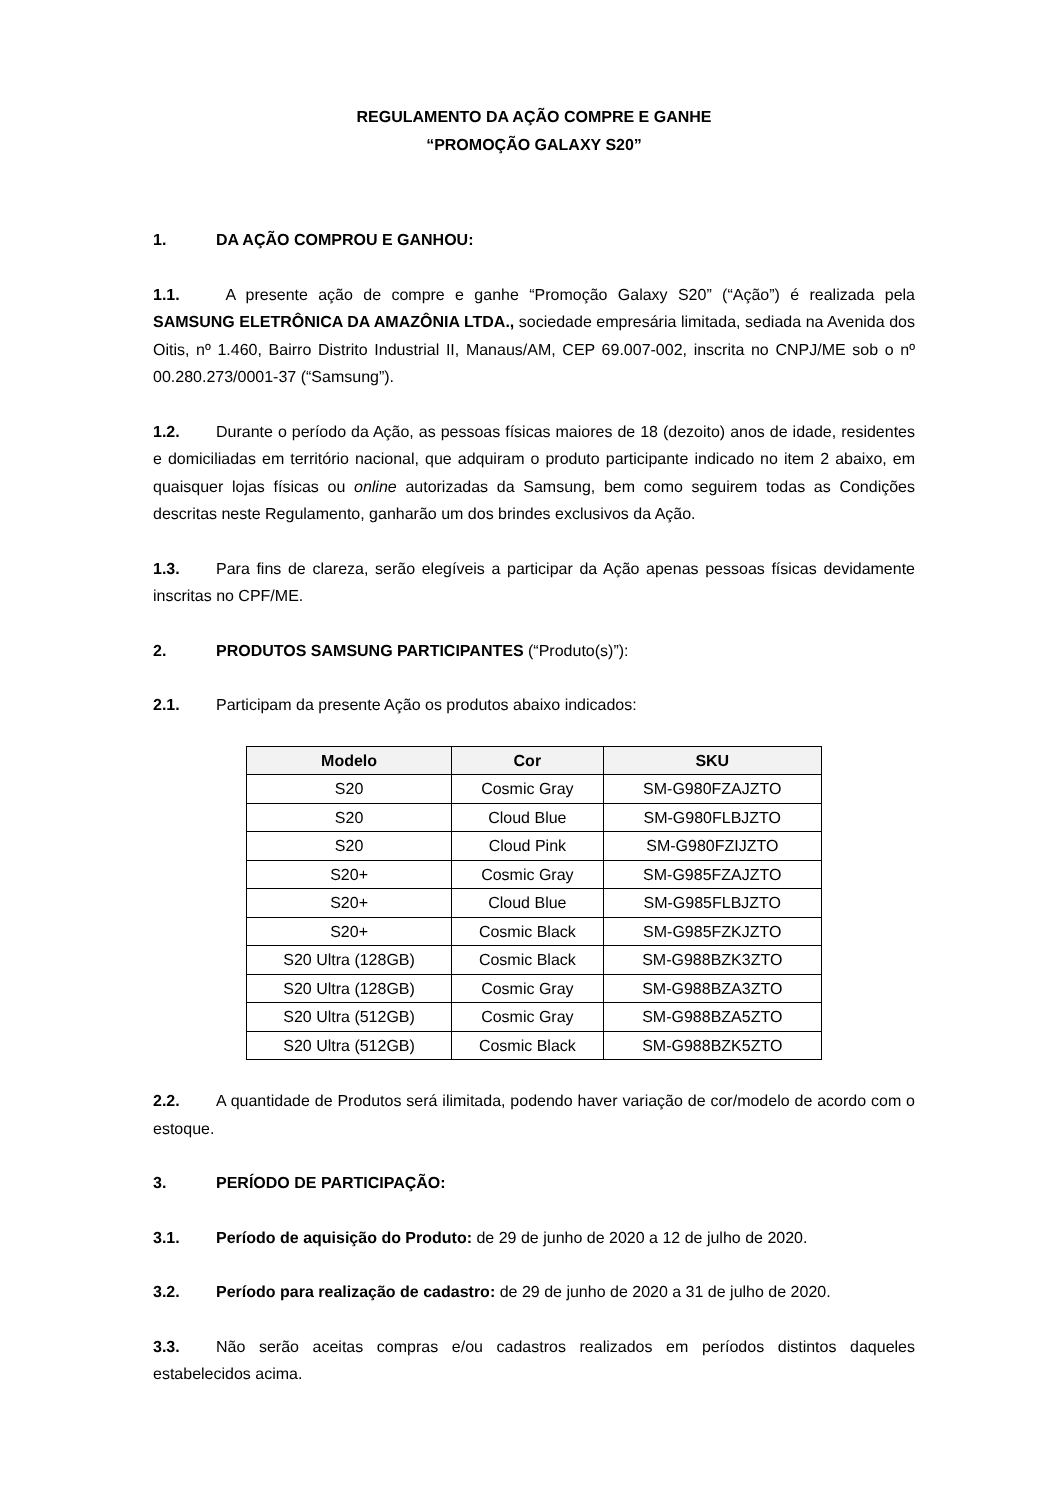REGULAMENTO DA AÇÃO COMPRE E GANHE
“PROMOÇÃO GALAXY S20”
1. DA AÇÃO COMPROU E GANHOU:
1.1. A presente ação de compre e ganhe “Promoção Galaxy S20” (“Ação”) é realizada pela SAMSUNG ELETRÔNICA DA AMAZÔNIA LTDA., sociedade empresária limitada, sediada na Avenida dos Oitis, nº 1.460, Bairro Distrito Industrial II, Manaus/AM, CEP 69.007-002, inscrita no CNPJ/ME sob o nº 00.280.273/0001-37 (“Samsung”).
1.2. Durante o período da Ação, as pessoas físicas maiores de 18 (dezoito) anos de idade, residentes e domiciliadas em território nacional, que adquiram o produto participante indicado no item 2 abaixo, em quaisquer lojas físicas ou online autorizadas da Samsung, bem como seguirem todas as Condições descritas neste Regulamento, ganharão um dos brindes exclusivos da Ação.
1.3. Para fins de clareza, serão elegíveis a participar da Ação apenas pessoas físicas devidamente inscritas no CPF/ME.
2. PRODUTOS SAMSUNG PARTICIPANTES (“Produto(s)”):
2.1. Participam da presente Ação os produtos abaixo indicados:
| Modelo | Cor | SKU |
| --- | --- | --- |
| S20 | Cosmic Gray | SM-G980FZAJZTO |
| S20 | Cloud Blue | SM-G980FLBJZTO |
| S20 | Cloud Pink | SM-G980FZIJZTO |
| S20+ | Cosmic Gray | SM-G985FZAJZTO |
| S20+ | Cloud Blue | SM-G985FLBJZTO |
| S20+ | Cosmic Black | SM-G985FZKJZTO |
| S20 Ultra (128GB) | Cosmic Black | SM-G988BZK3ZTO |
| S20 Ultra (128GB) | Cosmic Gray | SM-G988BZA3ZTO |
| S20 Ultra (512GB) | Cosmic Gray | SM-G988BZA5ZTO |
| S20 Ultra (512GB) | Cosmic Black | SM-G988BZK5ZTO |
2.2. A quantidade de Produtos será ilimitada, podendo haver variação de cor/modelo de acordo com o estoque.
3. PERÍODO DE PARTICIPAÇÃO:
3.1. Período de aquisição do Produto: de 29 de junho de 2020 a 12 de julho de 2020.
3.2. Período para realização de cadastro: de 29 de junho de 2020 a 31 de julho de 2020.
3.3. Não serão aceitas compras e/ou cadastros realizados em períodos distintos daqueles estabelecidos acima.